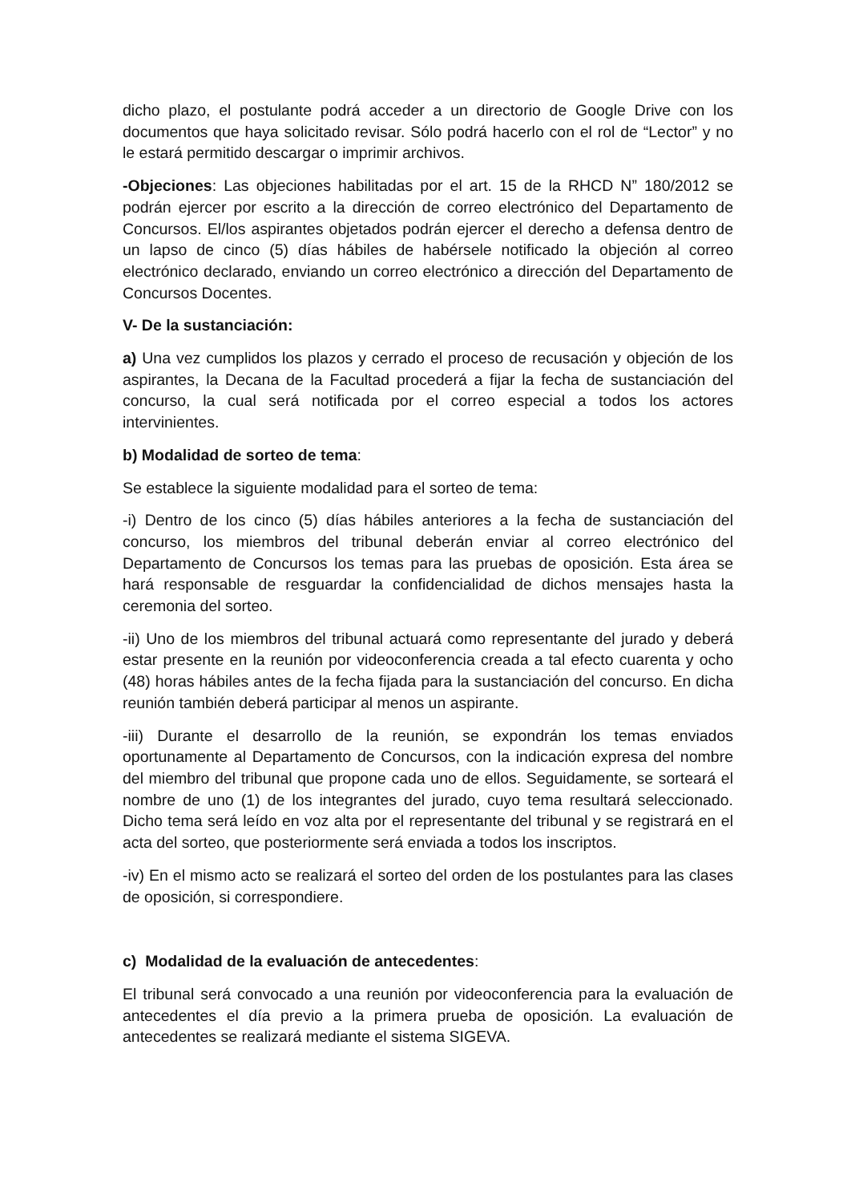dicho plazo, el postulante podrá acceder a un directorio de Google Drive con los documentos que haya solicitado revisar. Sólo podrá hacerlo con el rol de “Lector” y no le estará permitido descargar o imprimir archivos.
-Objeciones: Las objeciones habilitadas por el art. 15 de la RHCD N” 180/2012 se podrán ejercer por escrito a la dirección de correo electrónico del Departamento de Concursos. El/los aspirantes objetados podrán ejercer el derecho a defensa dentro de un lapso de cinco (5) días hábiles de habérsele notificado la objeción al correo electrónico declarado, enviando un correo electrónico a dirección del Departamento de Concursos Docentes.
V- De la sustanciación:
a) Una vez cumplidos los plazos y cerrado el proceso de recusación y objeción de los aspirantes, la Decana de la Facultad procederá a fijar la fecha de sustanciación del concurso, la cual será notificada por el correo especial a todos los actores intervinientes.
b) Modalidad de sorteo de tema:
Se establece la siguiente modalidad para el sorteo de tema:
-i) Dentro de los cinco (5) días hábiles anteriores a la fecha de sustanciación del concurso, los miembros del tribunal deberán enviar al correo electrónico del Departamento de Concursos los temas para las pruebas de oposición. Esta área se hará responsable de resguardar la confidencialidad de dichos mensajes hasta la ceremonia del sorteo.
-ii) Uno de los miembros del tribunal actuará como representante del jurado y deberá estar presente en la reunión por videoconferencia creada a tal efecto cuarenta y ocho (48) horas hábiles antes de la fecha fijada para la sustanciación del concurso. En dicha reunión también deberá participar al menos un aspirante.
-iii) Durante el desarrollo de la reunión, se expondrán los temas enviados oportunamente al Departamento de Concursos, con la indicación expresa del nombre del miembro del tribunal que propone cada uno de ellos. Seguidamente, se sorteará el nombre de uno (1) de los integrantes del jurado, cuyo tema resultará seleccionado. Dicho tema será leído en voz alta por el representante del tribunal y se registrará en el acta del sorteo, que posteriormente será enviada a todos los inscriptos.
-iv) En el mismo acto se realizará el sorteo del orden de los postulantes para las clases de oposición, si correspondiere.
c) Modalidad de la evaluación de antecedentes:
El tribunal será convocado a una reunión por videoconferencia para la evaluación de antecedentes el día previo a la primera prueba de oposición. La evaluación de antecedentes se realizará mediante el sistema SIGEVA.